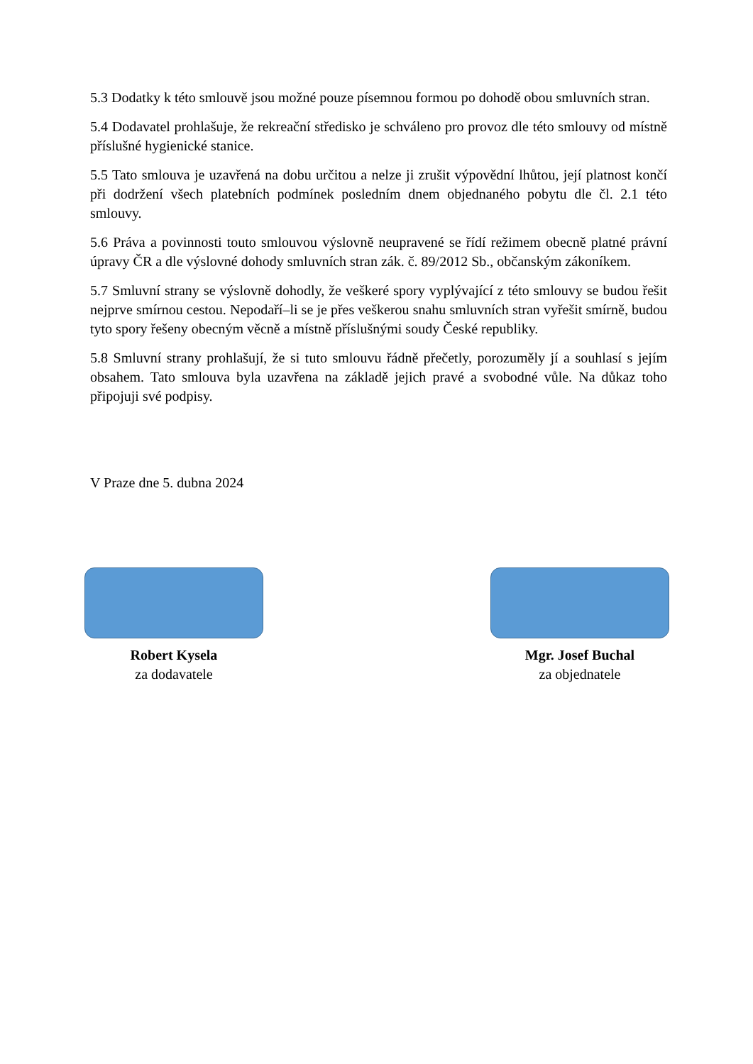5.3 Dodatky k této smlouvě jsou možné pouze písemnou formou po dohodě obou smluvních stran.
5.4 Dodavatel prohlašuje, že rekreační středisko je schváleno pro provoz dle této smlouvy od místně příslušné hygienické stanice.
5.5 Tato smlouva je uzavřená na dobu určitou a nelze ji zrušit výpovědní lhůtou, její platnost končí při dodržení všech platebních podmínek posledním dnem objednaného pobytu dle čl. 2.1 této smlouvy.
5.6 Práva a povinnosti touto smlouvou výslovně neupravené se řídí režimem obecně platné právní úpravy ČR a dle výslovné dohody smluvních stran zák. č. 89/2012 Sb., občanským zákoníkem.
5.7 Smluvní strany se výslovně dohodly, že veškeré spory vyplývající z této smlouvy se budou řešit nejprve smírnou cestou. Nepodaří–li se je přes veškerou snahu smluvních stran vyřešit smírně, budou tyto spory řešeny obecným věcně a místně příslušnými soudy České republiky.
5.8 Smluvní strany prohlašují, že si tuto smlouvu řádně přečetly, porozuměly jí a souhlasí s jejím obsahem. Tato smlouva byla uzavřena na základě jejich pravé a svobodné vůle. Na důkaz toho připojuji své podpisy.
V Praze dne 5. dubna 2024
Robert Kysela
za dodavatele
Mgr. Josef Buchal
za objednatele